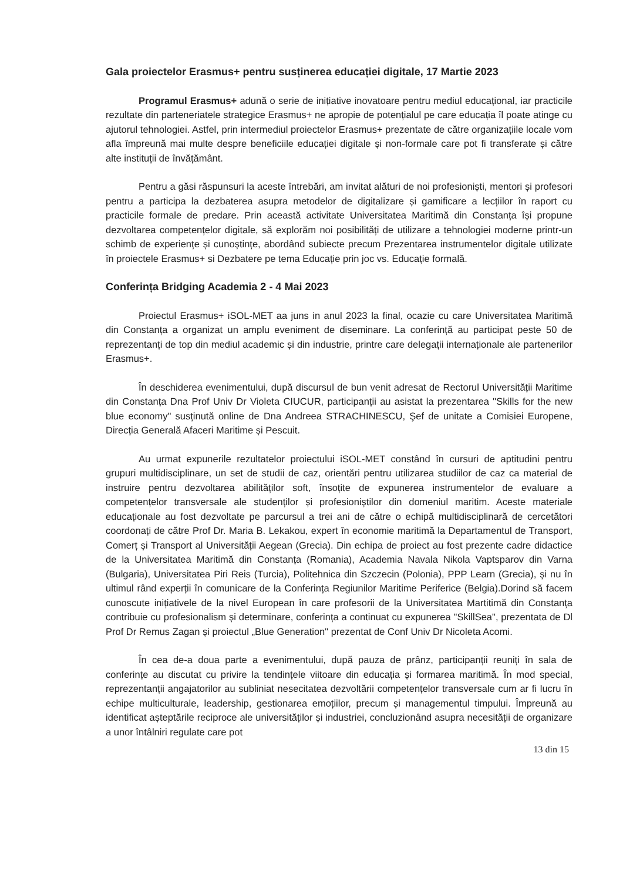Gala proiectelor Erasmus+ pentru susținerea educației digitale, 17 Martie 2023
Programul Erasmus+ adună o serie de inițiative inovatoare pentru mediul educațional, iar practicile rezultate din parteneriatele strategice Erasmus+ ne apropie de potențialul pe care educația îl poate atinge cu ajutorul tehnologiei. Astfel, prin intermediul proiectelor Erasmus+ prezentate de către organizațiile locale vom afla împreună mai multe despre beneficiile educației digitale și non-formale care pot fi transferate și către alte instituții de învățământ.
Pentru a găsi răspunsuri la aceste întrebări, am invitat alături de noi profesioniști, mentori și profesori pentru a participa la dezbaterea asupra metodelor de digitalizare și gamificare a lecțiilor în raport cu practicile formale de predare. Prin această activitate Universitatea Maritimă din Constanța își propune dezvoltarea competențelor digitale, să explorăm noi posibilități de utilizare a tehnologiei moderne printr-un schimb de experiențe și cunoștințe, abordând subiecte precum Prezentarea instrumentelor digitale utilizate în proiectele Erasmus+ si Dezbatere pe tema Educație prin joc vs. Educație formală.
Conferința Bridging Academia 2 - 4 Mai 2023
Proiectul Erasmus+ iSOL-MET aa juns in anul 2023 la final, ocazie cu care Universitatea Maritimă din Constanța a organizat un amplu eveniment de diseminare. La conferință au participat peste 50 de reprezentanți de top din mediul academic și din industrie, printre care delegații internaționale ale partenerilor Erasmus+.
În deschiderea evenimentului, după discursul de bun venit adresat de Rectorul Universității Maritime din Constanța Dna Prof Univ Dr Violeta CIUCUR, participanții au asistat la prezentarea "Skills for the new blue economy" susținută online de Dna Andreea STRACHINESCU, Şef de unitate a Comisiei Europene, Direcția Generală Afaceri Maritime și Pescuit.
Au urmat expunerile rezultatelor proiectului iSOL-MET constând în cursuri de aptitudini pentru grupuri multidisciplinare, un set de studii de caz, orientări pentru utilizarea studiilor de caz ca material de instruire pentru dezvoltarea abilităților soft, însoțite de expunerea instrumentelor de evaluare a competențelor transversale ale studenților și profesioniștilor din domeniul maritim. Aceste materiale educaționale au fost dezvoltate pe parcursul a trei ani de către o echipă multidisciplinară de cercetători coordonați de către Prof Dr. Maria B. Lekakou, expert în economie maritimă la Departamentul de Transport, Comerț și Transport al Universității Aegean (Grecia). Din echipa de proiect au fost prezente cadre didactice de la Universitatea Maritimă din Constanța (Romania), Academia Navala Nikola Vaptsparov din Varna (Bulgaria), Universitatea Piri Reis (Turcia), Politehnica din Szczecin (Polonia), PPP Learn (Grecia), și nu în ultimul rând experții în comunicare de la Conferința Regiunilor Maritime Periferice (Belgia).Dorind să facem cunoscute inițiativele de la nivel European în care profesorii de la Universitatea Martitimă din Constanța contribuie cu profesionalism și determinare, conferința a continuat cu expunerea "SkillSea", prezentata de Dl Prof Dr Remus Zagan și proiectul „Blue Generation" prezentat de Conf Univ Dr Nicoleta Acomi.
În cea de-a doua parte a evenimentului, după pauza de prânz, participanții reuniți în sala de conferințe au discutat cu privire la tendințele viitoare din educația și formarea maritimă. În mod special, reprezentanții angajatorilor au subliniat nesecitatea dezvoltării competențelor transversale cum ar fi lucru în echipe multiculturale, leadership, gestionarea emoțiilor, precum și managementul timpului. Împreună au identificat așteptările reciproce ale universităților și industriei, concluzionând asupra necesității de organizare a unor întâlniri regulate care pot
13 din 15